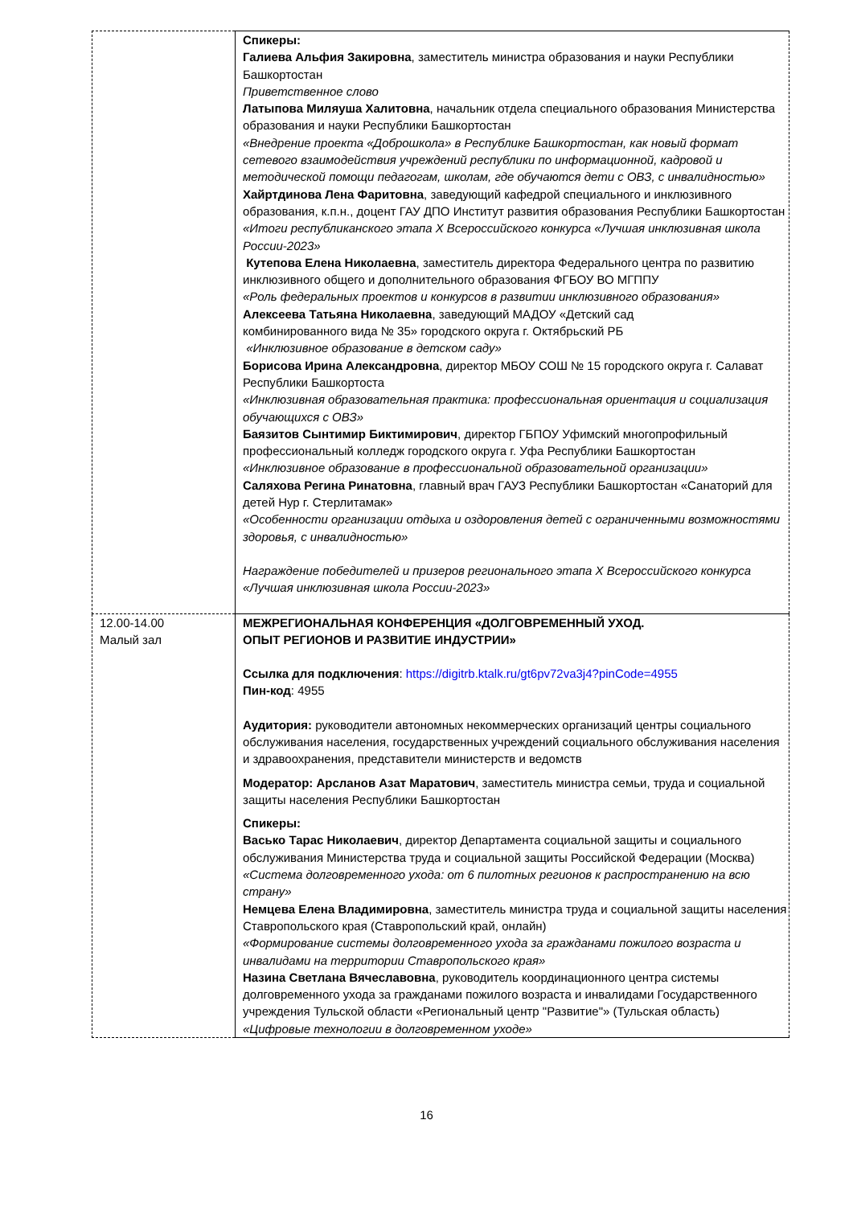| | Спикеры: Галиева Альфия Закировна , заместитель министра образования и науки Республики Башкортостан Приветственное слово Латыпова Миляуша Халитовна , начальник отдела специального образования Министерства образования и науки Республики Башкортостан «Внедрение проекта «Доброшкола» в Республике Башкортостан, как новый формат сетевого взаимодействия учреждений республики по информационной, кадровой и методической помощи педагогам, школам, где обучаются дети с ОВЗ, с инвалидностью» Хайртдинова Лена Фаритовна , заведующий кафедрой специального и инклюзивного образования, к.п.н., доцент ГАУ ДПО Институт развития образования Республики Башкортостан «Итоги республиканского этапа X Всероссийского конкурса «Лучшая инклюзивная школа России-2023» Кутепова Елена Николаевна , заместитель директора Федерального центра по развитию инклюзивного общего и дополнительного образования ФГБОУ ВО МГППУ «Роль федеральных проектов и конкурсов в развитии инклюзивного образования» Алексеева Татьяна Николаевна , заведующий МАДОУ «Детский сад комбинированного вида № 35» городского округа г. Октябрьский РБ «Инклюзивное образование в детском саду» Борисова Ирина Александровна , директор МБОУ СОШ № 15 городского округа г. Салават Республики Башкортоста «Инклюзивная образовательная практика: профессиональная ориентация и социализация обучающихся с ОВЗ» Баязитов Сынтимир Биктимирович , директор ГБПОУ Уфимский многопрофильный профессиональный колледж городского округа г. Уфа Республики Башкортостан «Инклюзивное образование в профессиональной образовательной организации» Саляхова Регина Ринатовна , главный врач ГАУЗ Республики Башкортостан «Санаторий для детей Нур г. Стерлитамак» «Особенности организации отдыха и оздоровления детей с ограниченными возможностями здоровья, с инвалидностью» Награждение победителей и призеров регионального этапа X Всероссийского конкурса «Лучшая инклюзивная школа России-2023» |
| 12.00-14.00 Малый зал | МЕЖРЕГИОНАЛЬНАЯ КОНФЕРЕНЦИЯ «ДОЛГОВРЕМЕННЫЙ УХОД. ОПЫТ РЕГИОНОВ И РАЗВИТИЕ ИНДУСТРИИ» Ссылка для подключения : https://digitrb.ktalk.ru/gt6pv72va3j4?pinCode=4955 Пин-код : 4955 Аудитория: руководители автономных некоммерческих организаций центры социального обслуживания населения, государственных учреждений социального обслуживания населения и здравоохранения, представители министерств и ведомств Модератор: Арсланов Азат Маратович , заместитель министра семьи, труда и социальной защиты населения Республики Башкортостан Спикеры: Васько Тарас Николаевич , директор Департамента социальной защиты и социального обслуживания Министерства труда и социальной защиты Российской Федерации (Москва) «Система долговременного ухода: от 6 пилотных регионов к распространению на всю страну» Немцева Елена Владимировна , заместитель министра труда и социальной защиты населения Ставропольского края (Ставропольский край, онлайн) «Формирование системы долговременного ухода за гражданами пожилого возраста и инвалидами на территории Ставропольского края» Назина Светлана Вячеславовна , руководитель координационного центра системы долговременного ухода за гражданами пожилого возраста и инвалидами Государственного учреждения Тульской области «Региональный центр "Развитие"» (Тульская область) «Цифровые технологии в долговременном уходе» |
16